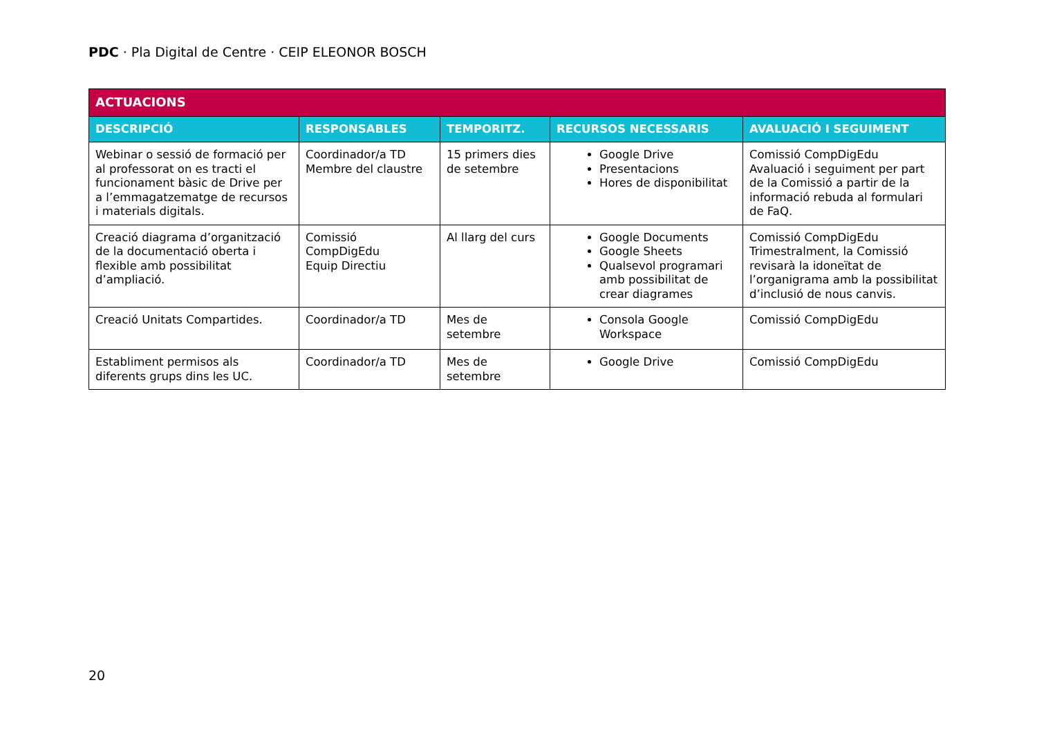PDC · Pla Digital de Centre · CEIP ELEONOR BOSCH
| ACTUACIONS | | | | |
| --- | --- | --- | --- | --- |
| DESCRIPCIÓ | RESPONSABLES | TEMPORITZ. | RECURSOS NECESSARIS | AVALUACIÓ I SEGUIMENT |
| Webinar o sessió de formació per al professorat on es tracti el funcionament bàsic de Drive per a l’emmagatzematge de recursos i materials digitals. | Coordinador/a TD Membre del claustre | 15 primers dies de setembre | Google Drive Presentacions Hores de disponibilitat | Comissió CompDigEdu Avaluació i seguiment per part de la Comissió a partir de la informació rebuda al formulari de FaQ. |
| Creació diagrama d’organització de la documentació oberta i flexible amb possibilitat d’ampliació. | Comissió CompDigEdu Equip Directiu | Al llarg del curs | Google Documents Google Sheets Qualsevol programari amb possibilitat de crear diagrames | Comissió CompDigEdu Trimestralment, la Comissió revisarà la idoneïtat de l’organigrama amb la possibilitat d’inclusió de nous canvis. |
| Creació Unitats Compartides. | Coordinador/a TD | Mes de setembre | Consola Google Workspace | Comissió CompDigEdu |
| Establiment permisos als diferents grups dins les UC. | Coordinador/a TD | Mes de setembre | Google Drive | Comissió CompDigEdu |
20